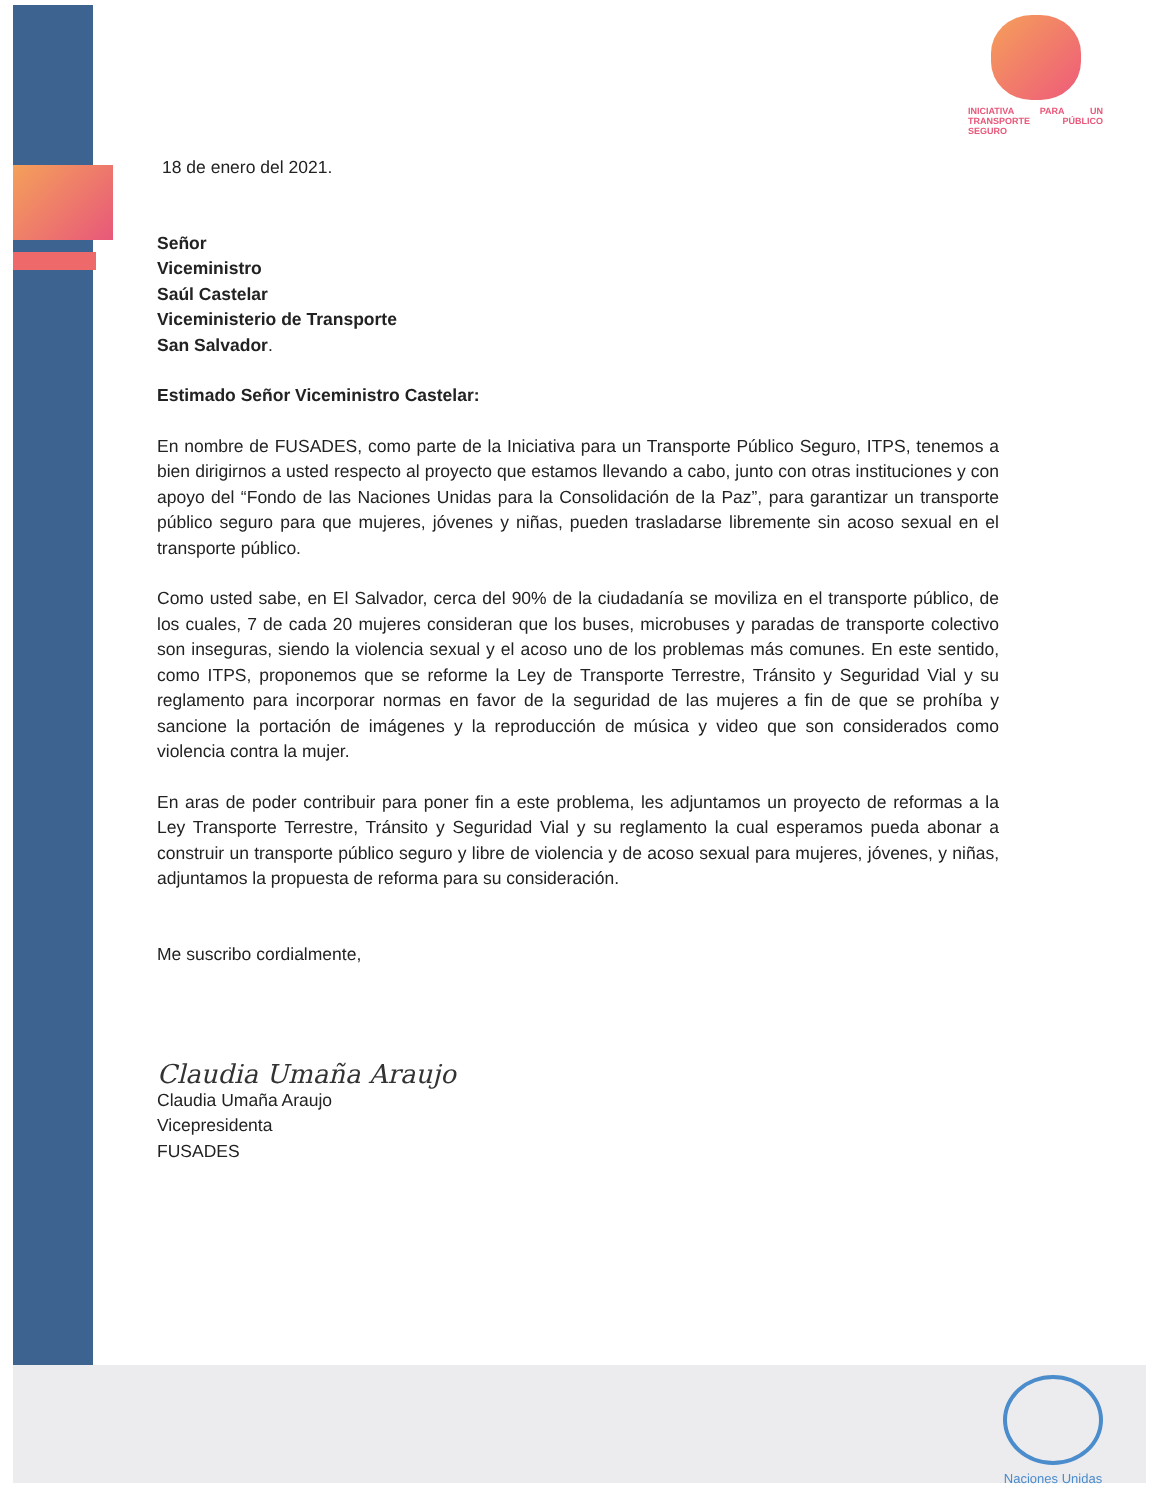INICIATIVA PARA UN TRANSPORTE PÚBLICO SEGURO
18 de enero del 2021.
Señor
Viceministro
Saúl Castelar
Viceministerio de Transporte
San Salvador.
Estimado Señor Viceministro Castelar:
En nombre de FUSADES, como parte de la Iniciativa para un Transporte Público Seguro, ITPS, tenemos a bien dirigirnos a usted respecto al proyecto que estamos llevando a cabo, junto con otras instituciones y con apoyo del “Fondo de las Naciones Unidas para la Consolidación de la Paz”, para garantizar un transporte público seguro para que mujeres, jóvenes y niñas, pueden trasladarse libremente sin acoso sexual en el transporte público.
Como usted sabe, en El Salvador, cerca del 90% de la ciudadanía se moviliza en el transporte público, de los cuales, 7 de cada 20 mujeres consideran que los buses, microbuses y paradas de transporte colectivo son inseguras, siendo la violencia sexual y el acoso uno de los problemas más comunes. En este sentido, como ITPS, proponemos que se reforme la Ley de Transporte Terrestre, Tránsito y Seguridad Vial y su reglamento para incorporar normas en favor de la seguridad de las mujeres a fin de que se prohíba y sancione la portación de imágenes y la reproducción de música y video que son considerados como violencia contra la mujer.
En aras de poder contribuir para poner fin a este problema, les adjuntamos un proyecto de reformas a la Ley Transporte Terrestre, Tránsito y Seguridad Vial y su reglamento la cual esperamos pueda abonar a construir un transporte público seguro y libre de violencia y de acoso sexual para mujeres, jóvenes, y niñas, adjuntamos la propuesta de reforma para su consideración.
Me suscribo cordialmente,
Claudia Umaña Araujo
Claudia Umaña Araujo
Vicepresidenta
FUSADES
Naciones Unidas